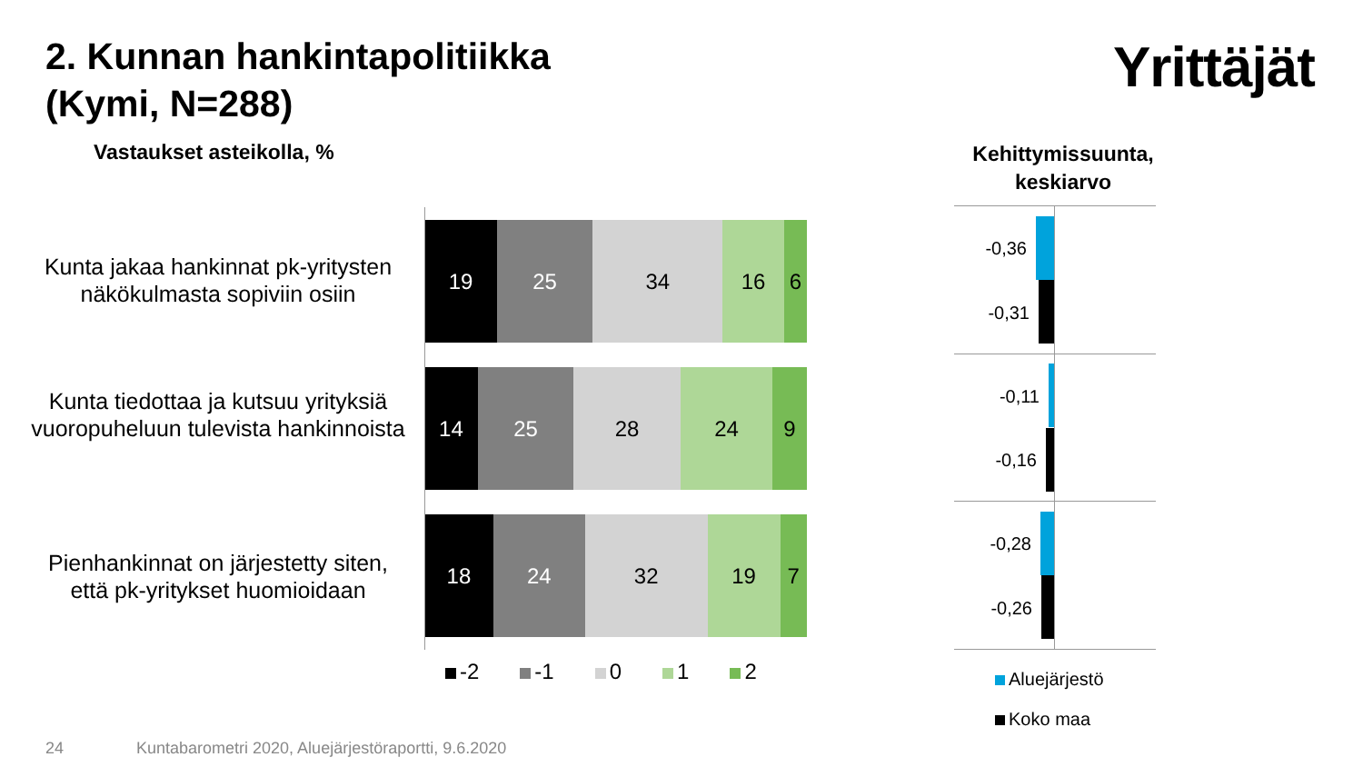2. Kunnan hankintapolitiikka
(Kymi, N=288)
Yrittäjät
Vastaukset asteikolla, %
Kehittymissuunta, keskiarvo
Kunta jakaa hankinnat pk-yritysten näkökulmasta sopiviin osiin
19 25 34 16 6
Kunta tiedottaa ja kutsuu yrityksiä vuoropuheluun tulevista hankinnoista
14 25 28 24 9
Pienhankinnat on järjestetty siten, että pk-yritykset huomioidaan
18 24 32 19 7
-2 -1 0 1 2
-0,36
-0,31
-0,11
-0,16
-0,28
-0,26
Aluejärjestö
Koko maa
24
Kuntabarometri 2020, Aluejärjestöraportti, 9.6.2020